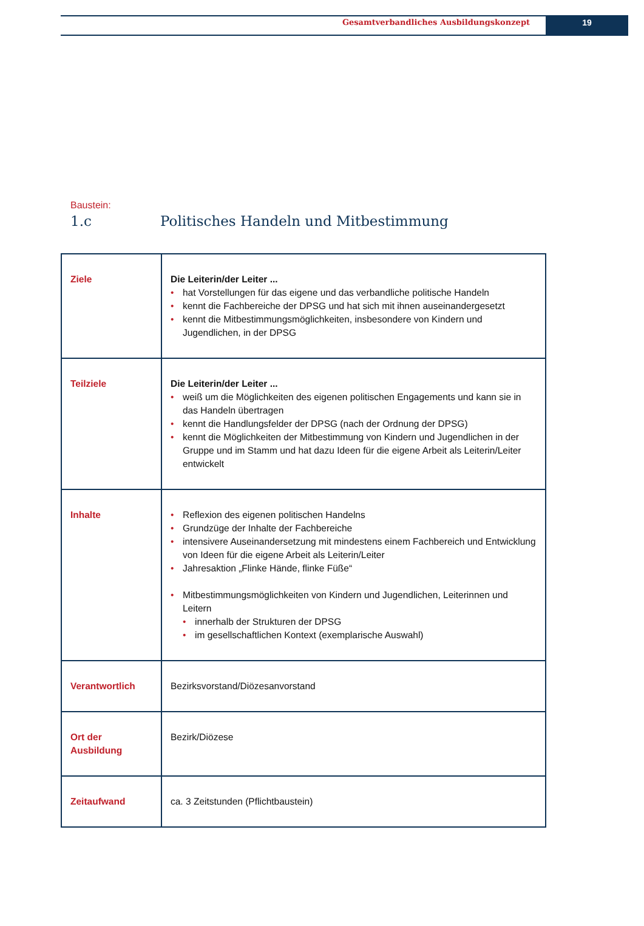Gesamtverbandliches Ausbildungskonzept
19
Baustein:
1.c Politisches Handeln und Mitbestimmung
| Ziele | Die Leiterin/der Leiter ... hat Vorstellungen für das eigene und das verbandliche politische Handeln kennt die Fachbereiche der DPSG und hat sich mit ihnen auseinandergesetzt kennt die Mitbestimmungsmöglichkeiten, insbesondere von Kindern und Jugendlichen, in der DPSG |
| Teilziele | Die Leiterin/der Leiter ... weiß um die Möglichkeiten des eigenen politischen Engagements und kann sie in das Handeln übertragen kennt die Handlungsfelder der DPSG (nach der Ordnung der DPSG) kennt die Möglichkeiten der Mitbestimmung von Kindern und Jugendlichen in der Gruppe und im Stamm und hat dazu Ideen für die eigene Arbeit als Leiterin/Leiter entwickelt |
| Inhalte | Reflexion des eigenen politischen Handelns Grundzüge der Inhalte der Fachbereiche intensivere Auseinandersetzung mit mindestens einem Fachbereich und Entwicklung von Ideen für die eigene Arbeit als Leiterin/Leiter Jahresaktion „Flinke Hände, flinke Füße“ Mitbestimmungsmöglichkeiten von Kindern und Jugendlichen, Leiterinnen und Leitern innerhalb der Strukturen der DPSG im gesellschaftlichen Kontext (exemplarische Auswahl) |
| Verantwortlich | Bezirksvorstand/Diözesanvorstand |
| Ort der Ausbildung | Bezirk/Diözese |
| Zeitaufwand | ca. 3 Zeitstunden (Pflichtbaustein) |